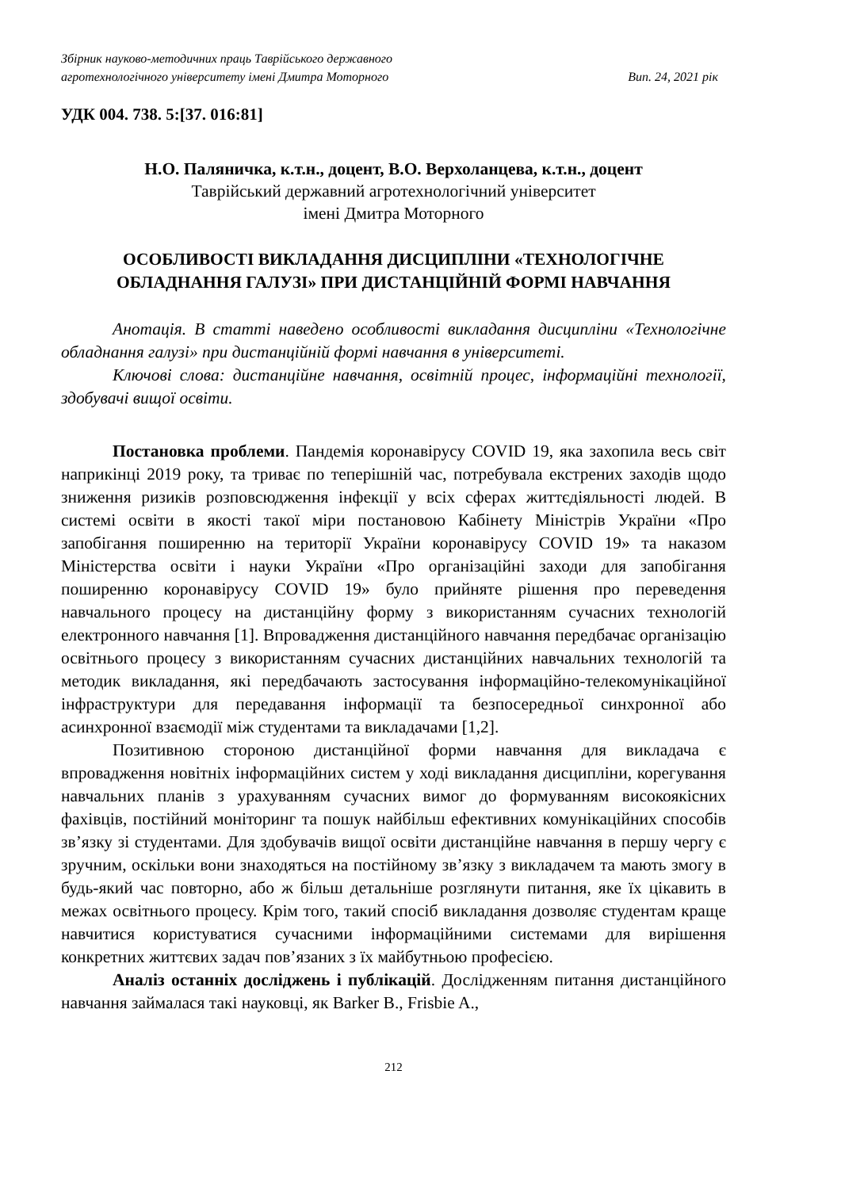Збірник науково-методичних праць Таврійського державного
агротехнологічного університету імені Дмитра Моторного Вип. 24, 2021 рік
УДК 004. 738. 5:[37. 016:81]
Н.О. Паляничка, к.т.н., доцент, В.О. Верхоланцева, к.т.н., доцент
Таврійський державний агротехнологічний університет
імені Дмитра Моторного
ОСОБЛИВОСТІ ВИКЛАДАННЯ ДИСЦИПЛІНИ «ТЕХНОЛОГІЧНЕ ОБЛАДНАННЯ ГАЛУЗІ» ПРИ ДИСТАНЦІЙНІЙ ФОРМІ НАВЧАННЯ
Анотація. В статті наведено особливості викладання дисципліни «Технологічне обладнання галузі» при дистанційній формі навчання в університеті.
Ключові слова: дистанційне навчання, освітній процес, інформаційні технології, здобувачі вищої освіти.
Постановка проблеми. Пандемія коронавірусу COVID 19, яка захопила весь світ наприкінці 2019 року, та триває по теперішній час, потребувала екстрених заходів щодо зниження ризиків розповсюдження інфекції у всіх сферах життєдіяльності людей. В системі освіти в якості такої міри постановою Кабінету Міністрів України «Про запобігання поширенню на території України коронавірусу COVID 19» та наказом Міністерства освіти і науки України «Про організаційні заходи для запобігання поширенню коронавірусу COVID 19» було прийняте рішення про переведення навчального процесу на дистанційну форму з використанням сучасних технологій електронного навчання [1]. Впровадження дистанційного навчання передбачає організацію освітнього процесу з використанням сучасних дистанційних навчальних технологій та методик викладання, які передбачають застосування інформаційно-телекомунікаційної інфраструктури для передавання інформації та безпосередньої синхронної або асинхронної взаємодії між студентами та викладачами [1,2].
Позитивною стороною дистанційної форми навчання для викладача є впровадження новітніх інформаційних систем у ході викладання дисципліни, корегування навчальних планів з урахуванням сучасних вимог до формуванням високоякісних фахівців, постійний моніторинг та пошук найбільш ефективних комунікаційних способів зв’язку зі студентами. Для здобувачів вищої освіти дистанційне навчання в першу чергу є зручним, оскільки вони знаходяться на постійному зв’язку з викладачем та мають змогу в будь-який час повторно, або ж більш детальніше розглянути питання, яке їх цікавить в межах освітнього процесу. Крім того, такий спосіб викладання дозволяє студентам краще навчитися користуватися сучасними інформаційними системами для вирішення конкретних життєвих задач пов’язаних з їх майбутньою професією.
Аналіз останніх досліджень і публікацій. Дослідженням питання дистанційного навчання займалася такі науковці, як Barker B., Frisbie A.,
212